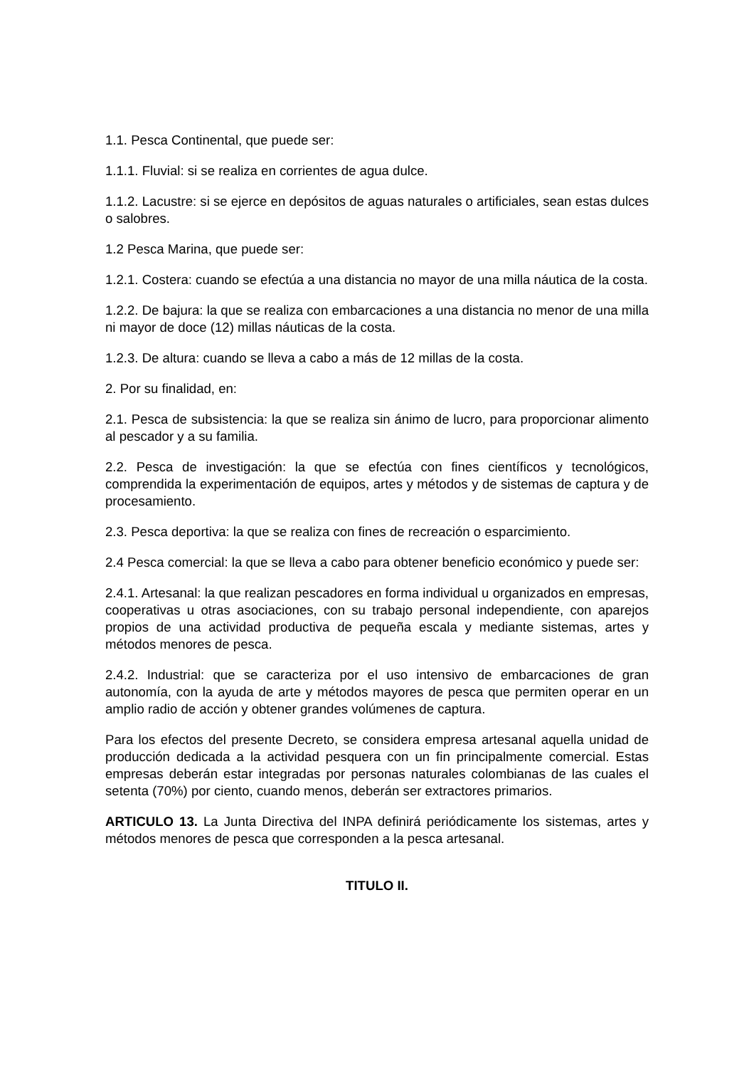1.1. Pesca Continental, que puede ser:
1.1.1. Fluvial: si se realiza en corrientes de agua dulce.
1.1.2. Lacustre: si se ejerce en depósitos de aguas naturales o artificiales, sean estas dulces o salobres.
1.2 Pesca Marina, que puede ser:
1.2.1. Costera: cuando se efectúa a una distancia no mayor de una milla náutica de la costa.
1.2.2. De bajura: la que se realiza con embarcaciones a una distancia no menor de una milla ni mayor de doce (12) millas náuticas de la costa.
1.2.3. De altura: cuando se lleva a cabo a más de 12 millas de la costa.
2. Por su finalidad, en:
2.1. Pesca de subsistencia: la que se realiza sin ánimo de lucro, para proporcionar alimento al pescador y a su familia.
2.2. Pesca de investigación: la que se efectúa con fines científicos y tecnológicos, comprendida la experimentación de equipos, artes y métodos y de sistemas de captura y de procesamiento.
2.3. Pesca deportiva: la que se realiza con fines de recreación o esparcimiento.
2.4 Pesca comercial: la que se lleva a cabo para obtener beneficio económico y puede ser:
2.4.1. Artesanal: la que realizan pescadores en forma individual u organizados en empresas, cooperativas u otras asociaciones, con su trabajo personal independiente, con aparejos propios de una actividad productiva de pequeña escala y mediante sistemas, artes y métodos menores de pesca.
2.4.2. Industrial: que se caracteriza por el uso intensivo de embarcaciones de gran autonomía, con la ayuda de arte y métodos mayores de pesca que permiten operar en un amplio radio de acción y obtener grandes volúmenes de captura.
Para los efectos del presente Decreto, se considera empresa artesanal aquella unidad de producción dedicada a la actividad pesquera con un fin principalmente comercial. Estas empresas deberán estar integradas por personas naturales colombianas de las cuales el setenta (70%) por ciento, cuando menos, deberán ser extractores primarios.
ARTICULO 13. La Junta Directiva del INPA definirá periódicamente los sistemas, artes y métodos menores de pesca que corresponden a la pesca artesanal.
TITULO II.